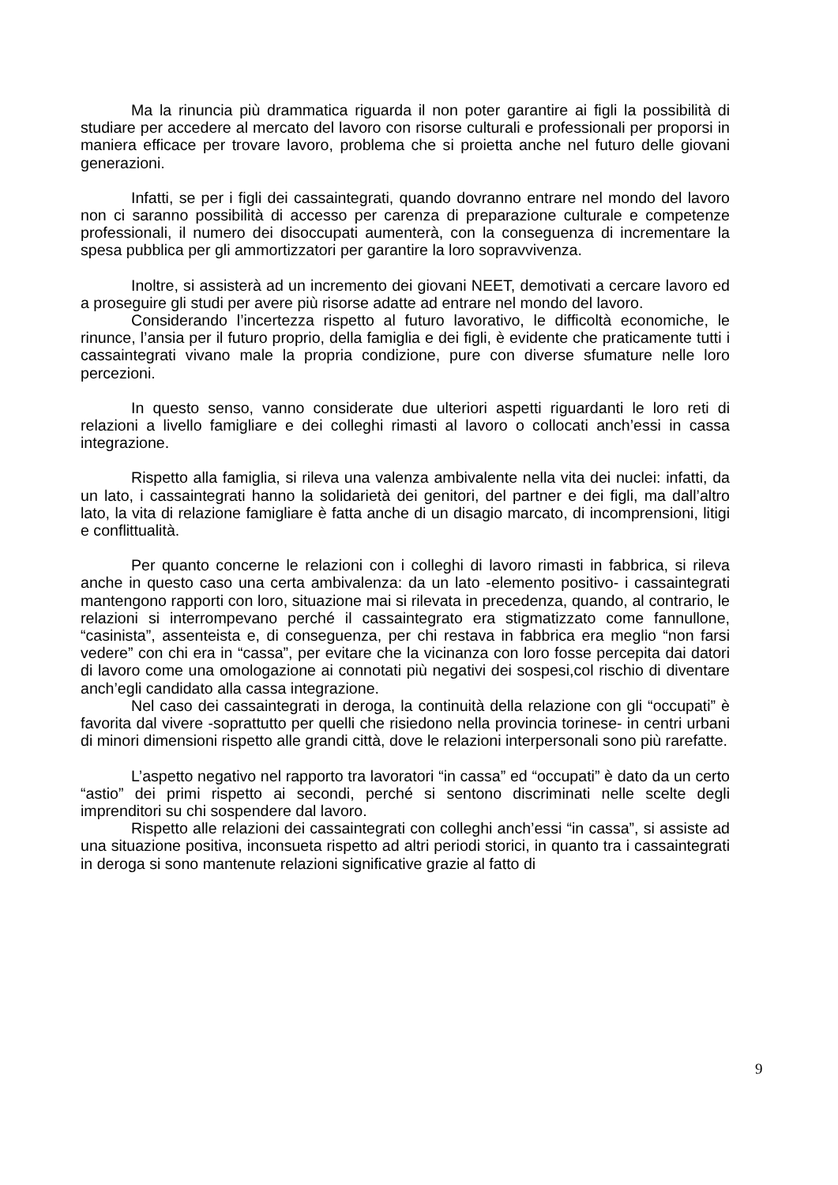Ma la rinuncia più drammatica riguarda il non poter garantire ai figli la possibilità di studiare per accedere al mercato del lavoro con risorse culturali e professionali per proporsi in maniera efficace per trovare lavoro, problema che si proietta anche nel futuro delle giovani generazioni.
Infatti, se per i figli dei cassaintegrati, quando dovranno entrare nel mondo del lavoro non ci saranno possibilità di accesso per carenza di preparazione culturale e competenze professionali, il numero dei disoccupati aumenterà, con la conseguenza di incrementare la spesa pubblica per gli ammortizzatori per garantire la loro sopravvivenza.
Inoltre, si assisterà ad un incremento dei giovani NEET, demotivati a cercare lavoro ed a proseguire gli studi per avere più risorse adatte ad entrare nel mondo del lavoro.
Considerando l’incertezza rispetto al futuro lavorativo, le difficoltà economiche, le rinunce, l’ansia per il futuro proprio, della famiglia e dei figli, è evidente che praticamente tutti i cassaintegrati vivano male la propria condizione, pure con diverse sfumature nelle loro percezioni.
In questo senso, vanno considerate due ulteriori aspetti riguardanti le loro reti di relazioni a livello famigliare e dei colleghi rimasti al lavoro o collocati anch’essi in cassa integrazione.
Rispetto alla famiglia, si rileva una valenza ambivalente nella vita dei nuclei: infatti, da un lato, i cassaintegrati hanno la solidarietà dei genitori, del partner e dei figli, ma dall’altro lato, la vita di relazione famigliare è fatta anche di un disagio marcato, di incomprensioni, litigi e conflittualità.
Per quanto concerne le relazioni con i colleghi di lavoro rimasti in fabbrica, si rileva anche in questo caso una certa ambivalenza: da un lato -elemento positivo- i cassaintegrati mantengono rapporti con loro, situazione mai si rilevata in precedenza, quando, al contrario, le relazioni si interrompevano perché il cassaintegrato era stigmatizzato come fannullone, “casinista”, assenteista e, di conseguenza, per chi restava in fabbrica era meglio “non farsi vedere” con chi era in “cassa”, per evitare che la vicinanza con loro fosse percepita dai datori di lavoro come una omologazione ai connotati più negativi dei sospesi,col rischio di diventare anch’egli candidato alla cassa integrazione.
Nel caso dei cassaintegrati in deroga, la continuità della relazione con gli “occupati” è favorita dal vivere -soprattutto per quelli che risiedono nella provincia torinese- in centri urbani di minori dimensioni rispetto alle grandi città, dove le relazioni interpersonali sono più rarefatte.
L’aspetto negativo nel rapporto tra lavoratori “in cassa” ed “occupati” è dato da un certo “astio” dei primi rispetto ai secondi, perché si sentono discriminati nelle scelte degli imprenditori su chi sospendere dal lavoro.
Rispetto alle relazioni dei cassaintegrati con colleghi anch’essi “in cassa”, si assiste ad una situazione positiva, inconsueta rispetto ad altri periodi storici, in quanto tra i cassaintegrati in deroga si sono mantenute relazioni significative grazie al fatto di
9